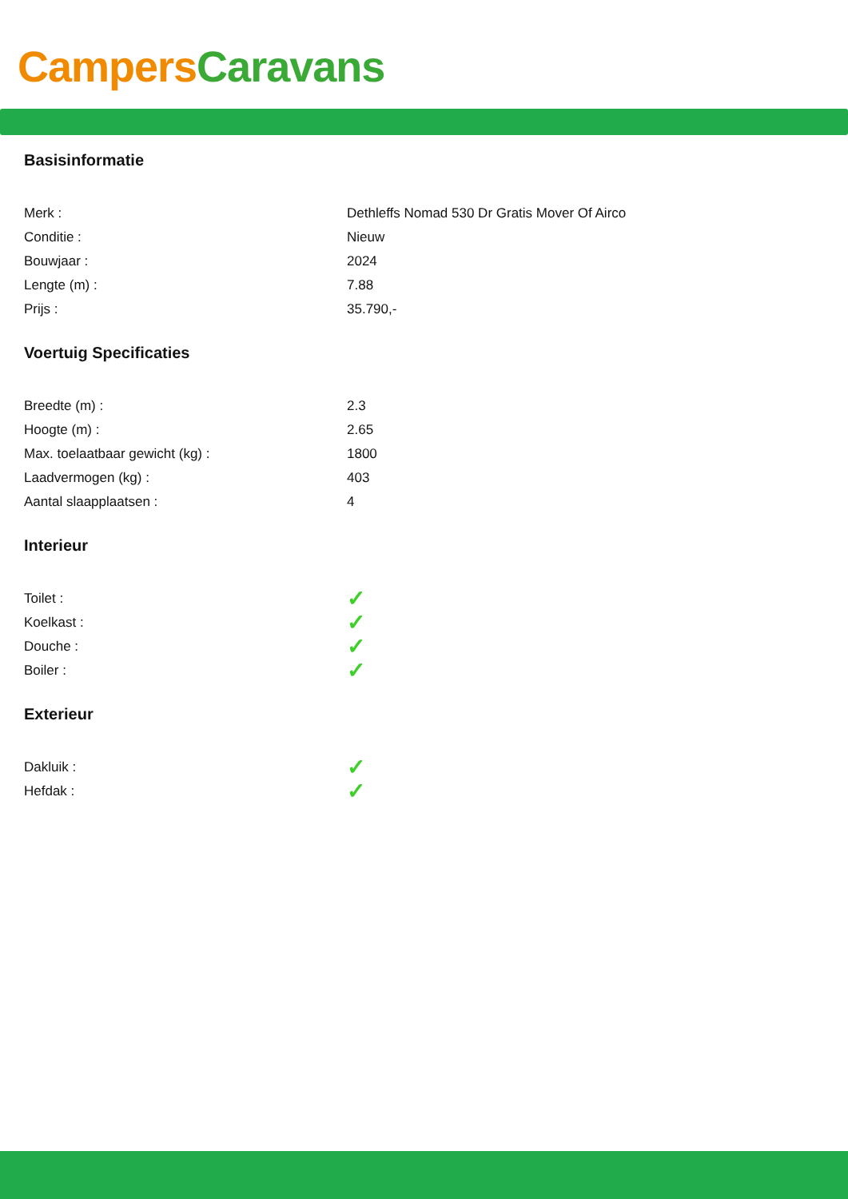Campers Caravans
Basisinformatie
| Merk : | Dethleffs Nomad 530 Dr Gratis Mover Of Airco |
| Conditie : | Nieuw |
| Bouwjaar : | 2024 |
| Lengte (m) : | 7.88 |
| Prijs : | 35.790,- |
Voertuig Specificaties
| Breedte (m) : | 2.3 |
| Hoogte (m) : | 2.65 |
| Max. toelaatbaar gewicht (kg) : | 1800 |
| Laadvermogen (kg) : | 403 |
| Aantal slaapplaatsen : | 4 |
Interieur
| Toilet : | ✓ |
| Koelkast : | ✓ |
| Douche : | ✓ |
| Boiler : | ✓ |
Exterieur
| Dakluik : | ✓ |
| Hefdak : | ✓ |